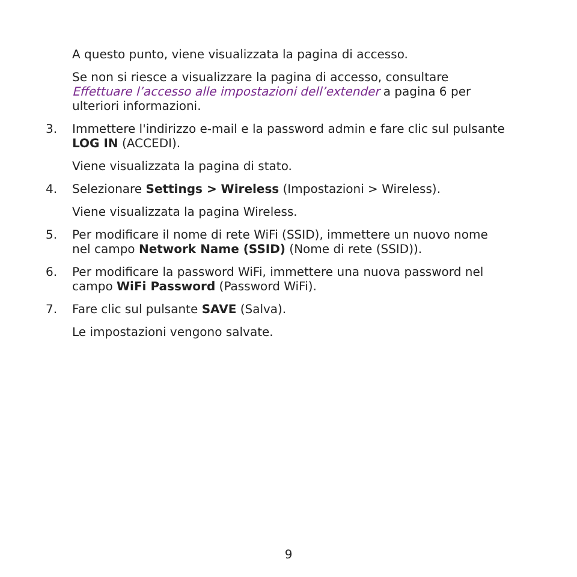A questo punto, viene visualizzata la pagina di accesso.
Se non si riesce a visualizzare la pagina di accesso, consultare Effettuare l’accesso alle impostazioni dell’extender a pagina 6 per ulteriori informazioni.
3. Immettere l'indirizzo e-mail e la password admin e fare clic sul pulsante LOG IN (ACCEDI).
Viene visualizzata la pagina di stato.
4. Selezionare Settings > Wireless (Impostazioni > Wireless).
Viene visualizzata la pagina Wireless.
5. Per modificare il nome di rete WiFi (SSID), immettere un nuovo nome nel campo Network Name (SSID) (Nome di rete (SSID)).
6. Per modificare la password WiFi, immettere una nuova password nel campo WiFi Password (Password WiFi).
7. Fare clic sul pulsante SAVE (Salva).
Le impostazioni vengono salvate.
9